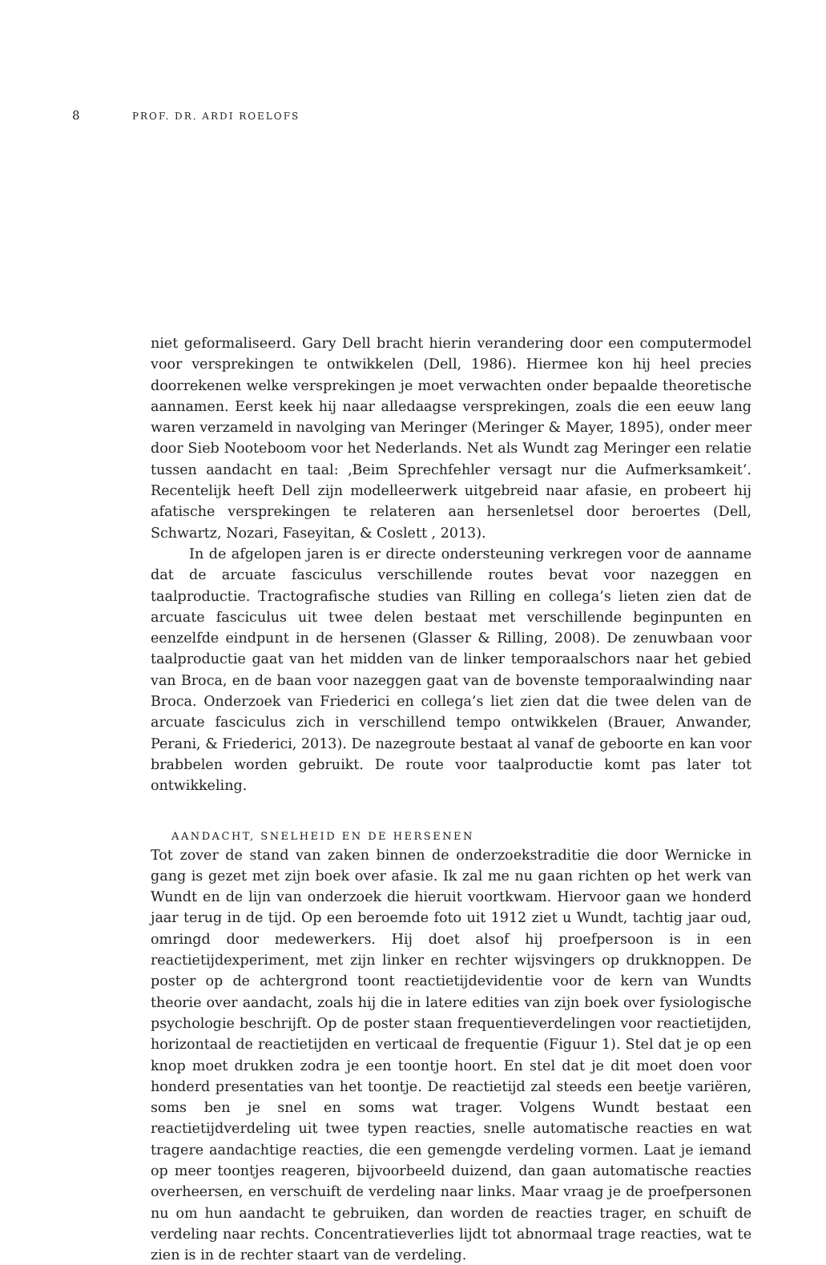8 PROF. DR. ARDI ROELOFS
niet geformaliseerd. Gary Dell bracht hierin verandering door een computermodel voor versprekingen te ontwikkelen (Dell, 1986). Hiermee kon hij heel precies doorrekenen welke versprekingen je moet verwachten onder bepaalde theoretische aannamen. Eerst keek hij naar alledaagse versprekingen, zoals die een eeuw lang waren verzameld in navolging van Meringer (Meringer & Mayer, 1895), onder meer door Sieb Nooteboom voor het Nederlands. Net als Wundt zag Meringer een relatie tussen aandacht en taal: ‚Beim Sprechfehler versagt nur die Aufmerksamkeit‘. Recentelijk heeft Dell zijn modelleerwerk uitgebreid naar afasie, en probeert hij afatische versprekingen te relateren aan hersenletsel door beroertes (Dell, Schwartz, Nozari, Faseyitan, & Coslett , 2013).
In de afgelopen jaren is er directe ondersteuning verkregen voor de aanname dat de arcuate fasciculus verschillende routes bevat voor nazeggen en taalproductie. Tractografische studies van Rilling en collega’s lieten zien dat de arcuate fasciculus uit twee delen bestaat met verschillende beginpunten en eenzelfde eindpunt in de hersenen (Glasser & Rilling, 2008). De zenuwbaan voor taalproductie gaat van het midden van de linker temporaalschors naar het gebied van Broca, en de baan voor nazeggen gaat van de bovenste temporaalwinding naar Broca. Onderzoek van Friederici en collega’s liet zien dat die twee delen van de arcuate fasciculus zich in verschillend tempo ontwikkelen (Brauer, Anwander, Perani, & Friederici, 2013). De nazegroute bestaat al vanaf de geboorte en kan voor brabbelen worden gebruikt. De route voor taalproductie komt pas later tot ontwikkeling.
AANDACHT, SNELHEID EN DE HERSENEN
Tot zover de stand van zaken binnen de onderzoekstraditie die door Wernicke in gang is gezet met zijn boek over afasie. Ik zal me nu gaan richten op het werk van Wundt en de lijn van onderzoek die hieruit voortkwam. Hiervoor gaan we honderd jaar terug in de tijd. Op een beroemde foto uit 1912 ziet u Wundt, tachtig jaar oud, omringd door medewerkers. Hij doet alsof hij proefpersoon is in een reactietijdexperiment, met zijn linker en rechter wijsvingers op drukknoppen. De poster op de achtergrond toont reactietijdevidentie voor de kern van Wundts theorie over aandacht, zoals hij die in latere edities van zijn boek over fysiologische psychologie beschrijft. Op de poster staan frequentieverdelingen voor reactietijden, horizontaal de reactietijden en verticaal de frequentie (Figuur 1). Stel dat je op een knop moet drukken zodra je een toontje hoort. En stel dat je dit moet doen voor honderd presentaties van het toontje. De reactietijd zal steeds een beetje variëren, soms ben je snel en soms wat trager. Volgens Wundt bestaat een reactietijdverdeling uit twee typen reacties, snelle automatische reacties en wat tragere aandachtige reacties, die een gemengde verdeling vormen. Laat je iemand op meer toontjes reageren, bijvoorbeeld duizend, dan gaan automatische reacties overheersen, en verschuift de verdeling naar links. Maar vraag je de proefpersonen nu om hun aandacht te gebruiken, dan worden de reacties trager, en schuift de verdeling naar rechts. Concentratieverlies lijdt tot abnormaal trage reacties, wat te zien is in de rechter staart van de verdeling.